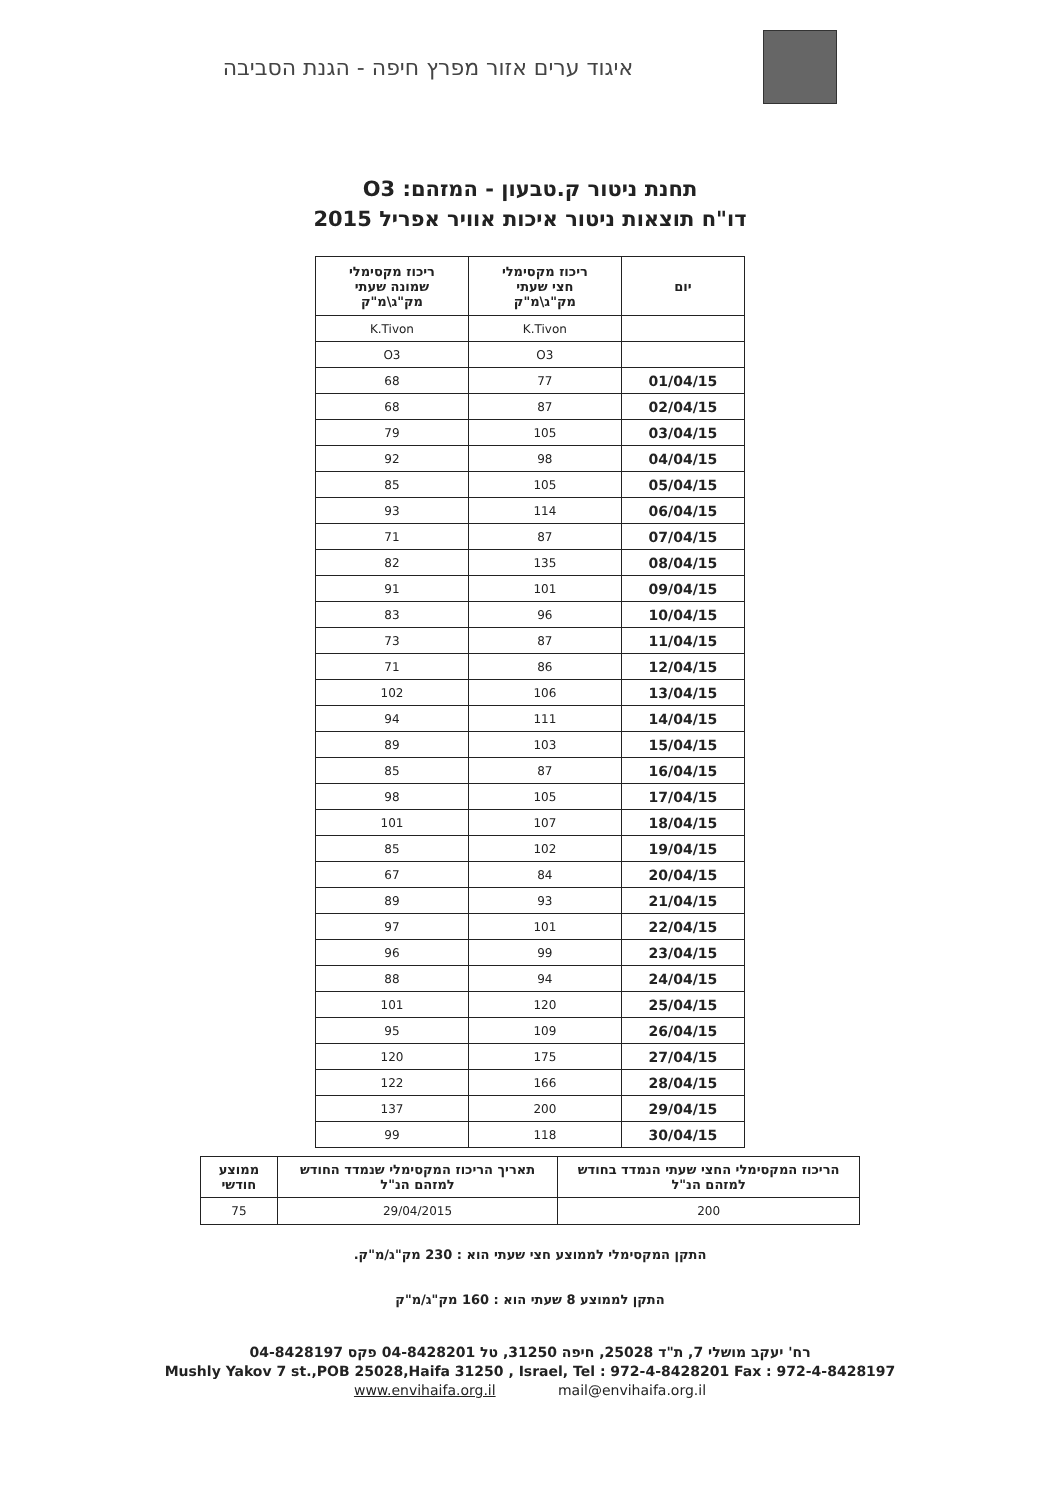איגוד ערים אזור מפרץ חיפה - הגנת הסביבה
תחנת ניטור ק.טבעון - המזהם: O3
דו"ח תוצאות ניטור איכות אוויר אפריל 2015
| יום | ריכוז מקסימלי חצי שעתי מק"ג\מ"ק | ריכוז מקסימלי שמונה שעתי מק"ג\מ"ק |
| --- | --- | --- |
| | K.Tivon | K.Tivon |
| | O3 | O3 |
| 01/04/15 | 77 | 68 |
| 02/04/15 | 87 | 68 |
| 03/04/15 | 105 | 79 |
| 04/04/15 | 98 | 92 |
| 05/04/15 | 105 | 85 |
| 06/04/15 | 114 | 93 |
| 07/04/15 | 87 | 71 |
| 08/04/15 | 135 | 82 |
| 09/04/15 | 101 | 91 |
| 10/04/15 | 96 | 83 |
| 11/04/15 | 87 | 73 |
| 12/04/15 | 86 | 71 |
| 13/04/15 | 106 | 102 |
| 14/04/15 | 111 | 94 |
| 15/04/15 | 103 | 89 |
| 16/04/15 | 87 | 85 |
| 17/04/15 | 105 | 98 |
| 18/04/15 | 107 | 101 |
| 19/04/15 | 102 | 85 |
| 20/04/15 | 84 | 67 |
| 21/04/15 | 93 | 89 |
| 22/04/15 | 101 | 97 |
| 23/04/15 | 99 | 96 |
| 24/04/15 | 94 | 88 |
| 25/04/15 | 120 | 101 |
| 26/04/15 | 109 | 95 |
| 27/04/15 | 175 | 120 |
| 28/04/15 | 166 | 122 |
| 29/04/15 | 200 | 137 |
| 30/04/15 | 118 | 99 |
| הריכוז המקסימלי החצי שעתי הנמדד בחודש למזהם הנ"ל | תאריך הריכוז המקסימלי שנמדד החודש למזהם הנ"ל | ממוצע חודשי |
| --- | --- | --- |
| 200 | 29/04/2015 | 75 |
התקן המקסימלי לממוצע חצי שעתי הוא : 230 מק"ג/מ"ק.
התקן לממוצע 8 שעתי הוא : 160 מק"ג/מ"ק
רח' יעקב מושלי 7, ת"ד 25028, חיפה 31250, טל 04-8428201 פקס 04-8428197
Mushly Yakov 7 st.,POB 25028,Haifa 31250 , Israel, Tel : 972-4-8428201 Fax : 972-4-8428197
www.envihaifa.org.il mail@envihaifa.org.il